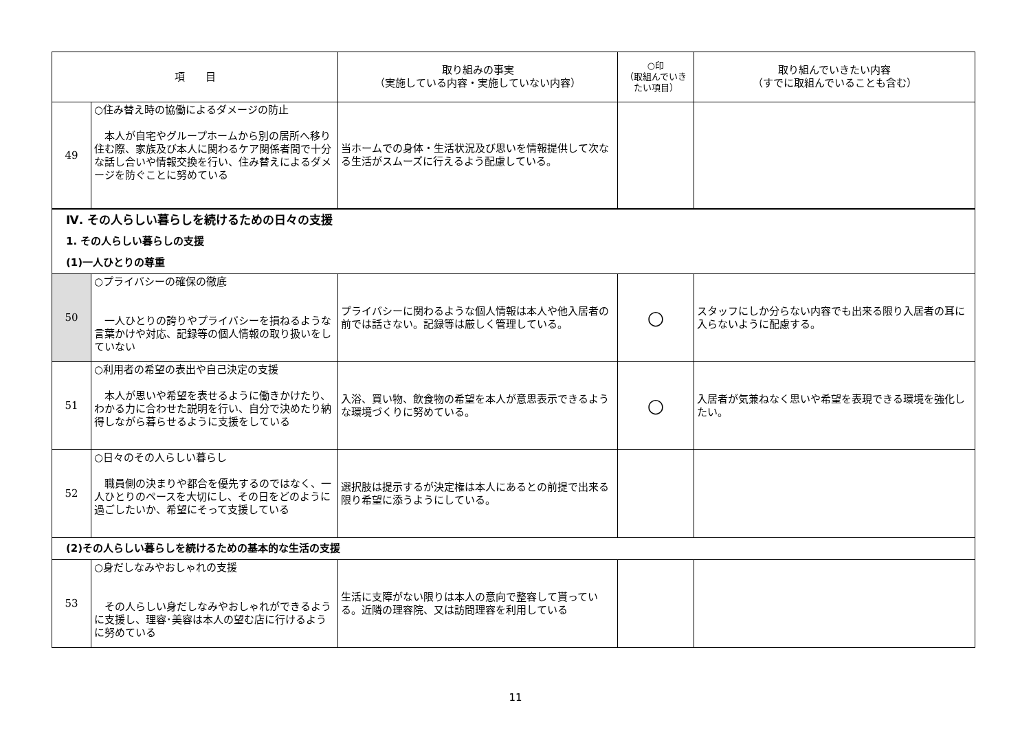| 項 目 | | 取り組みの事実 （実施している内容・実施していない内容） | ○印 （取組んでいきたい項目） | 取り組んでいきたい内容 （すでに取組んでいることも含む） |
| --- | --- | --- | --- | --- |
| 49 | ○住み替え時の協働によるダメージの防止 本人が自宅やグループホームから別の居所へ移り住む際、家族及び本人に関わるケア関係者間で十分な話し合いや情報交換を行い、住み替えによるダメージを防ぐことに努めている | 当ホームでの身体・生活状況及び思いを情報提供して次なる生活がスムーズに行えるよう配慮している。 | | |
| Ⅳ. その人らしい暮らしを続けるための日々の支援 1. その人らしい暮らしの支援 (1)一人ひとりの尊重 | | | | |
| 50 | ○プライバシーの確保の徹底 一人ひとりの誇りやプライバシーを損ねるような言葉かけや対応、記録等の個人情報の取り扱いをしていない | プライバシーに関わるような個人情報は本人や他入居者の前では話さない。記録等は厳しく管理している。 | ○ | スタッフにしか分らない内容でも出来る限り入居者の耳に入らないように配慮する。 |
| 51 | ○利用者の希望の表出や自己決定の支援 本人が思いや希望を表せるように働きかけたり、わかる力に合わせた説明を行い、自分で決めたり納得しながら暮らせるように支援をしている | 入浴、買い物、飲食物の希望を本人が意思表示できるような環境づくりに努めている。 | ○ | 入居者が気兼ねなく思いや希望を表現できる環境を強化したい。 |
| 52 | ○日々のその人らしい暮らし 職員側の決まりや都合を優先するのではなく、一人ひとりのペースを大切にし、その日をどのように過ごしたいか、希望にそって支援している | 選択肢は提示するが決定権は本人にあるとの前提で出来る限り希望に添うようにしている。 | | |
| (2)その人らしい暮らしを続けるための基本的な生活の支援 | | | | |
| 53 | ○身だしなみやおしゃれの支援 その人らしい身だしなみやおしゃれができるように支援し、理容･美容は本人の望む店に行けるように努めている | 生活に支障がない限りは本人の意向で整容して貰っている。近隣の理容院、又は訪問理容を利用している | | |
11